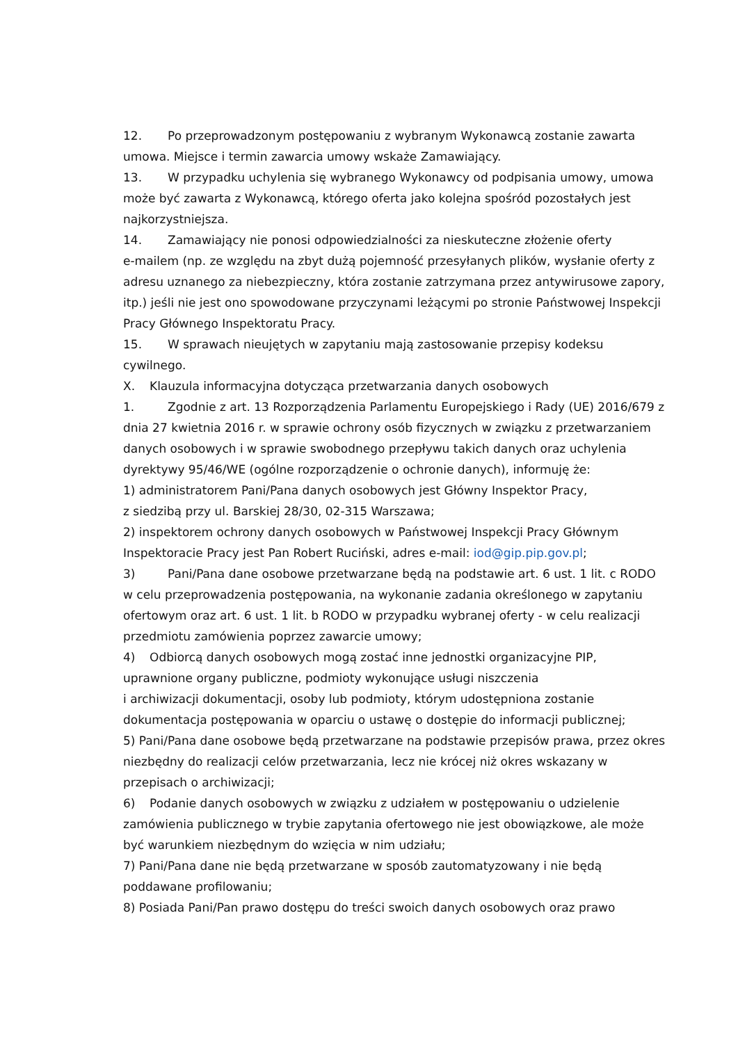12. Po przeprowadzonym postępowaniu z wybranym Wykonawcą zostanie zawarta umowa. Miejsce i termin zawarcia umowy wskaże Zamawiający.
13. W przypadku uchylenia się wybranego Wykonawcy od podpisania umowy, umowa może być zawarta z Wykonawcą, którego oferta jako kolejna spośród pozostałych jest najkorzystniejsza.
14. Zamawiający nie ponosi odpowiedzialności za nieskuteczne złożenie oferty
e-mailem (np. ze względu na zbyt dużą pojemność przesyłanych plików, wysłanie oferty z adresu uznanego za niebezpieczny, która zostanie zatrzymana przez antywirusowe zapory, itp.) jeśli nie jest ono spowodowane przyczynami leżącymi po stronie Państwowej Inspekcji Pracy Głównego Inspektoratu Pracy.
15. W sprawach nieujętych w zapytaniu mają zastosowanie przepisy kodeksu cywilnego.
X. Klauzula informacyjna dotycząca przetwarzania danych osobowych
1. Zgodnie z art. 13 Rozporządzenia Parlamentu Europejskiego i Rady (UE) 2016/679 z dnia 27 kwietnia 2016 r. w sprawie ochrony osób fizycznych w związku z przetwarzaniem danych osobowych i w sprawie swobodnego przepływu takich danych oraz uchylenia dyrektywy 95/46/WE (ogólne rozporządzenie o ochronie danych), informuję że:
1) administratorem Pani/Pana danych osobowych jest Główny Inspektor Pracy,
z siedzibą przy ul. Barskiej 28/30, 02-315 Warszawa;
2) inspektorem ochrony danych osobowych w Państwowej Inspekcji Pracy Głównym Inspektoracie Pracy jest Pan Robert Ruciński, adres e-mail: iod@gip.pip.gov.pl;
3) Pani/Pana dane osobowe przetwarzane będą na podstawie art. 6 ust. 1 lit. c RODO w celu przeprowadzenia postępowania, na wykonanie zadania określonego w zapytaniu ofertowym oraz art. 6 ust. 1 lit. b RODO w przypadku wybranej oferty - w celu realizacji przedmiotu zamówienia poprzez zawarcie umowy;
4) Odbiorcą danych osobowych mogą zostać inne jednostki organizacyjne PIP, uprawnione organy publiczne, podmioty wykonujące usługi niszczenia
i archiwizacji dokumentacji, osoby lub podmioty, którym udostępniona zostanie dokumentacja postępowania w oparciu o ustawę o dostępie do informacji publicznej;
5) Pani/Pana dane osobowe będą przetwarzane na podstawie przepisów prawa, przez okres niezbędny do realizacji celów przetwarzania, lecz nie krócej niż okres wskazany w przepisach o archiwizacji;
6) Podanie danych osobowych w związku z udziałem w postępowaniu o udzielenie zamówienia publicznego w trybie zapytania ofertowego nie jest obowiązkowe, ale może być warunkiem niezbędnym do wzięcia w nim udziału;
7) Pani/Pana dane nie będą przetwarzane w sposób zautomatyzowany i nie będą poddawane profilowaniu;
8) Posiada Pani/Pan prawo dostępu do treści swoich danych osobowych oraz prawo